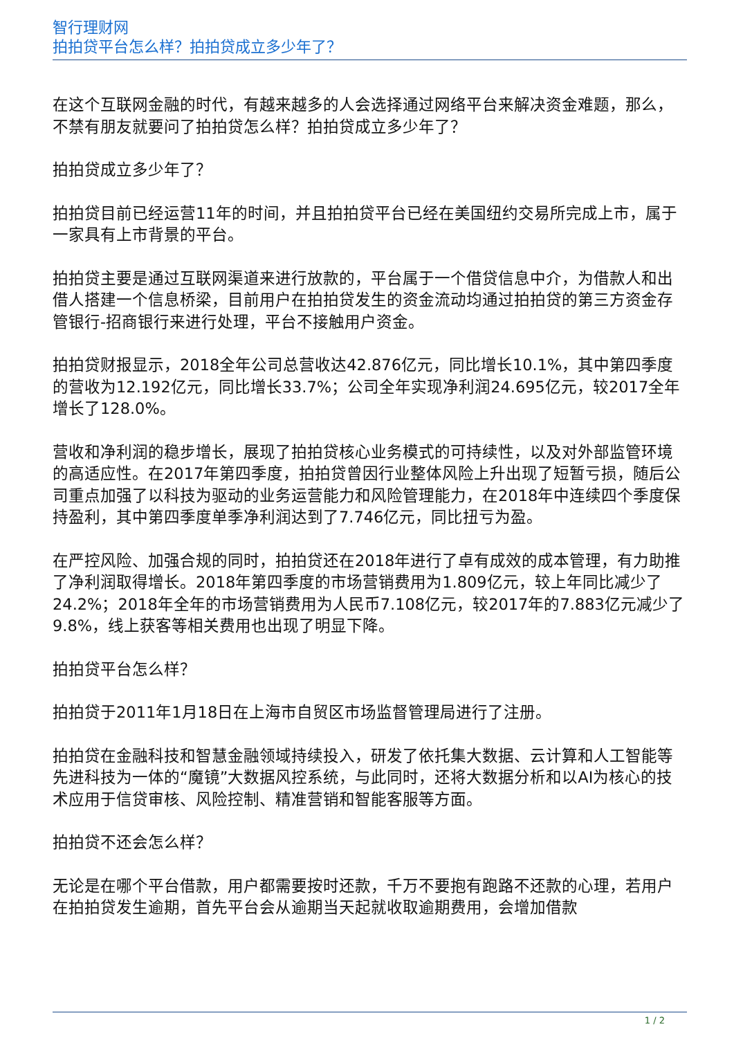智行理财网
拍拍贷平台怎么样？拍拍贷成立多少年了？
在这个互联网金融的时代，有越来越多的人会选择通过网络平台来解决资金难题，那么，不禁有朋友就要问了拍拍贷怎么样？拍拍贷成立多少年了？
拍拍贷成立多少年了？
拍拍贷目前已经运营11年的时间，并且拍拍贷平台已经在美国纽约交易所完成上市，属于一家具有上市背景的平台。
拍拍贷主要是通过互联网渠道来进行放款的，平台属于一个借贷信息中介，为借款人和出借人搭建一个信息桥梁，目前用户在拍拍贷发生的资金流动均通过拍拍贷的第三方资金存管银行-招商银行来进行处理，平台不接触用户资金。
拍拍贷财报显示，2018全年公司总营收达42.876亿元，同比增长10.1%，其中第四季度的营收为12.192亿元，同比增长33.7%；公司全年实现净利润24.695亿元，较2017全年增长了128.0%。
营收和净利润的稳步增长，展现了拍拍贷核心业务模式的可持续性，以及对外部监管环境的高适应性。在2017年第四季度，拍拍贷曾因行业整体风险上升出现了短暂亏损，随后公司重点加强了以科技为驱动的业务运营能力和风险管理能力，在2018年中连续四个季度保持盈利，其中第四季度单季净利润达到了7.746亿元，同比扭亏为盈。
在严控风险、加强合规的同时，拍拍贷还在2018年进行了卓有成效的成本管理，有力助推了净利润取得增长。2018年第四季度的市场营销费用为1.809亿元，较上年同比减少了24.2%；2018年全年的市场营销费用为人民币7.108亿元，较2017年的7.883亿元减少了9.8%，线上获客等相关费用也出现了明显下降。
拍拍贷平台怎么样？
拍拍贷于2011年1月18日在上海市自贸区市场监督管理局进行了注册。
拍拍贷在金融科技和智慧金融领域持续投入，研发了依托集大数据、云计算和人工智能等先进科技为一体的“魔镜”大数据风控系统，与此同时，还将大数据分析和以AI为核心的技术应用于信贷审核、风险控制、精准营销和智能客服等方面。
拍拍贷不还会怎么样？
无论是在哪个平台借款，用户都需要按时还款，千万不要抱有跑路不还款的心理，若用户在拍拍贷发生逾期，首先平台会从逾期当天起就收取逾期费用，会增加借款
1 / 2